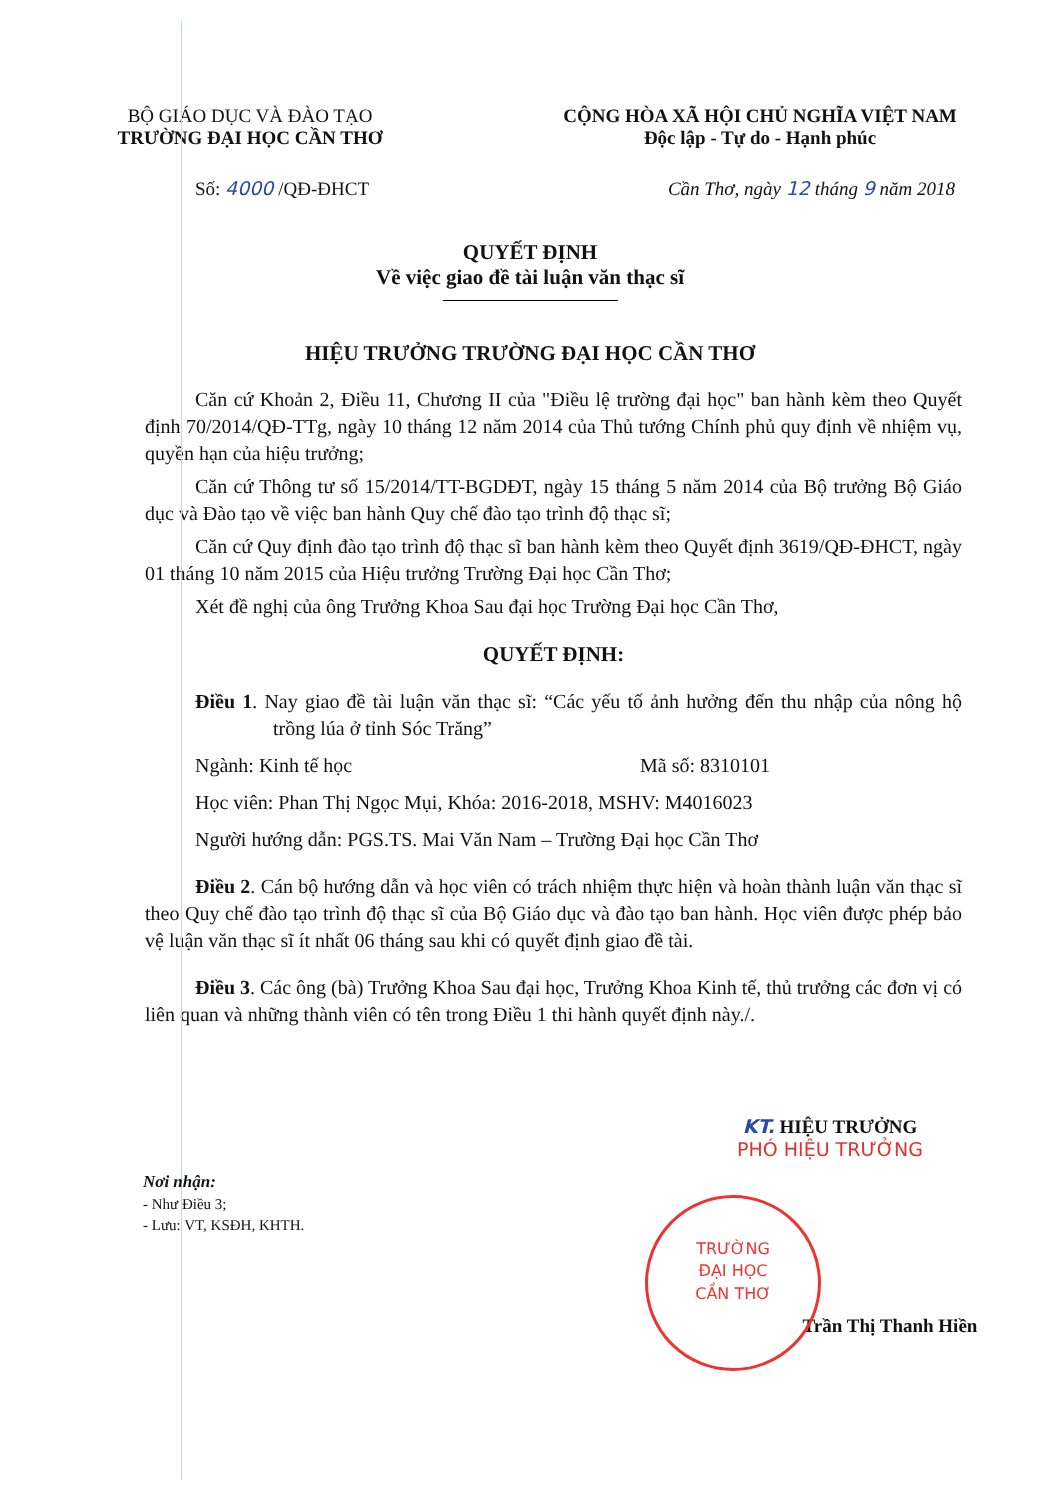BỘ GIÁO DỤC VÀ ĐÀO TẠO
TRƯỜNG ĐẠI HỌC CẦN THƠ
CỘNG HÒA XÃ HỘI CHỦ NGHĨA VIỆT NAM
Độc lập - Tự do - Hạnh phúc
Số: 4000 /QĐ-ĐHCT Cần Thơ, ngày 12 tháng 9 năm 2018
QUYẾT ĐỊNH
Về việc giao đề tài luận văn thạc sĩ
HIỆU TRƯỞNG TRƯỜNG ĐẠI HỌC CẦN THƠ
Căn cứ Khoản 2, Điều 11, Chương II của "Điều lệ trường đại học" ban hành kèm theo Quyết định 70/2014/QĐ-TTg, ngày 10 tháng 12 năm 2014 của Thủ tướng Chính phủ quy định về nhiệm vụ, quyền hạn của hiệu trưởng;
Căn cứ Thông tư số 15/2014/TT-BGDĐT, ngày 15 tháng 5 năm 2014 của Bộ trưởng Bộ Giáo dục và Đào tạo về việc ban hành Quy chế đào tạo trình độ thạc sĩ;
Căn cứ Quy định đào tạo trình độ thạc sĩ ban hành kèm theo Quyết định 3619/QĐ-ĐHCT, ngày 01 tháng 10 năm 2015 của Hiệu trưởng Trường Đại học Cần Thơ;
Xét đề nghị của ông Trưởng Khoa Sau đại học Trường Đại học Cần Thơ,
QUYẾT ĐỊNH:
Điều 1. Nay giao đề tài luận văn thạc sĩ: “Các yếu tố ảnh hưởng đến thu nhập của nông hộ trồng lúa ở tỉnh Sóc Trăng”
Ngành: Kinh tế học Mã số: 8310101
Học viên: Phan Thị Ngọc Mụi, Khóa: 2016-2018, MSHV: M4016023
Người hướng dẫn: PGS.TS. Mai Văn Nam – Trường Đại học Cần Thơ
Điều 2. Cán bộ hướng dẫn và học viên có trách nhiệm thực hiện và hoàn thành luận văn thạc sĩ theo Quy chế đào tạo trình độ thạc sĩ của Bộ Giáo dục và đào tạo ban hành. Học viên được phép bảo vệ luận văn thạc sĩ ít nhất 06 tháng sau khi có quyết định giao đề tài.
Điều 3. Các ông (bà) Trưởng Khoa Sau đại học, Trưởng Khoa Kinh tế, thủ trưởng các đơn vị có liên quan và những thành viên có tên trong Điều 1 thi hành quyết định này./.
Nơi nhận:
- Như Điều 3;
- Lưu: VT, KSĐH, KHTH.
KT. HIỆU TRƯỞNG
PHÓ HIỆU TRƯỞNG
Trần Thị Thanh Hiền
TRƯỜNG
ĐẠI HỌC
CẦN THƠ